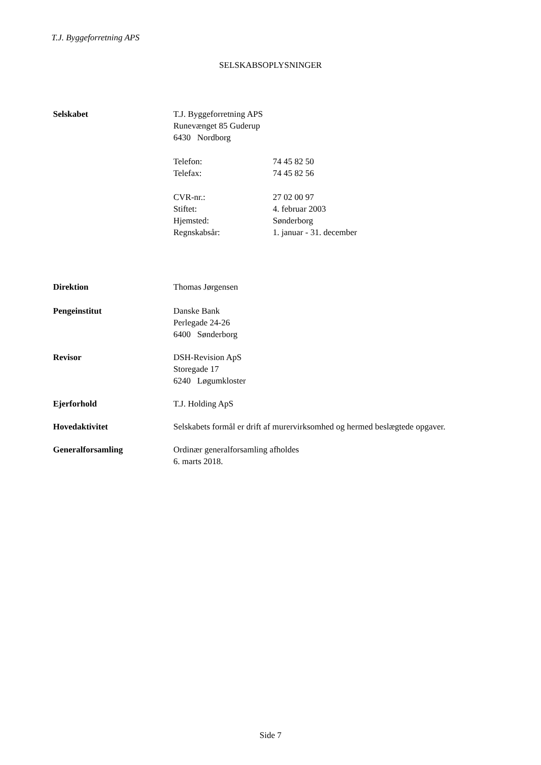T.J. Byggeforretning APS
SELSKABSOPLYSNINGER
Selskabet T.J. Byggeforretning APS
Runevænget 85 Guderup
6430 Nordborg
Telefon: 74 45 82 50
Telefax: 74 45 82 56
CVR-nr.: 27 02 00 97
Stiftet: 4. februar 2003
Hjemsted: Sønderborg
Regnskabsår: 1. januar - 31. december
Direktion Thomas Jørgensen
Pengeinstitut Danske Bank
Perlegade 24-26
6400 Sønderborg
Revisor DSH-Revision ApS
Storegade 17
6240 Løgumkloster
Ejerforhold T.J. Holding ApS
Hovedaktivitet Selskabets formål er drift af murervirksomhed og hermed beslægtede opgaver.
Generalforsamling Ordinær generalforsamling afholdes
6. marts 2018.
Side 7